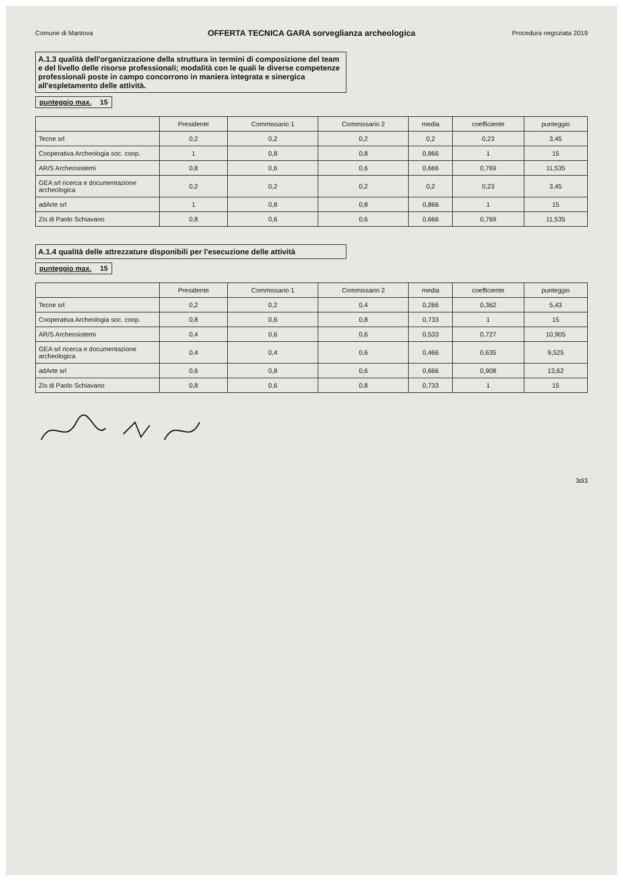Comune di Mantova Procedura negoziata 2019
OFFERTA TECNICA GARA sorveglianza archeologica
A.1.3 qualità dell'organizzazione della struttura in termini di composizione del team e del livello delle risorse professionali; modalità con le quali le diverse competenze professionali poste in campo concorrono in maniera integrata e sinergica all'espletamento delle attività.
punteggio max. 15
| | Presidente | Commissario 1 | Commissario 2 | media | coefficiente | punteggio |
| --- | --- | --- | --- | --- | --- | --- |
| Tecne srl | 0,2 | 0,2 | 0,2 | 0,2 | 0,23 | 3,45 |
| Cooperativa Archeologia soc. coop. | 1 | 0,8 | 0,8 | 0,866 | 1 | 15 |
| AR/S Archeosistemi | 0,8 | 0,6 | 0,6 | 0,666 | 0,769 | 11,535 |
| GEA srl ricerca e documentazione archeologica | 0,2 | 0,2 | 0,2 | 0,2 | 0,23 | 3,45 |
| adArte srl | 1 | 0,8 | 0,8 | 0,866 | 1 | 15 |
| Zis di Paolo Schiavano | 0,8 | 0,6 | 0,6 | 0,666 | 0,769 | 11,535 |
A.1.4 qualità delle attrezzature disponibili per l'esecuzione delle attività
punteggio max. 15
| | Presidente | Commissario 1 | Commissario 2 | media | coefficiente | punteggio |
| --- | --- | --- | --- | --- | --- | --- |
| Tecne srl | 0,2 | 0,2 | 0,4 | 0,266 | 0,362 | 5,43 |
| Cooperativa Archeologia soc. coop. | 0,8 | 0,6 | 0,8 | 0,733 | 1 | 15 |
| AR/S Archeosistemi | 0,4 | 0,6 | 0,6 | 0,533 | 0,727 | 10,905 |
| GEA srl ricerca e documentazione archeologica | 0,4 | 0,4 | 0,6 | 0,466 | 0,635 | 9,525 |
| adArte srl | 0,6 | 0,8 | 0,6 | 0,666 | 0,908 | 13,62 |
| Zis di Paolo Schiavano | 0,8 | 0,6 | 0,8 | 0,733 | 1 | 15 |
3di3